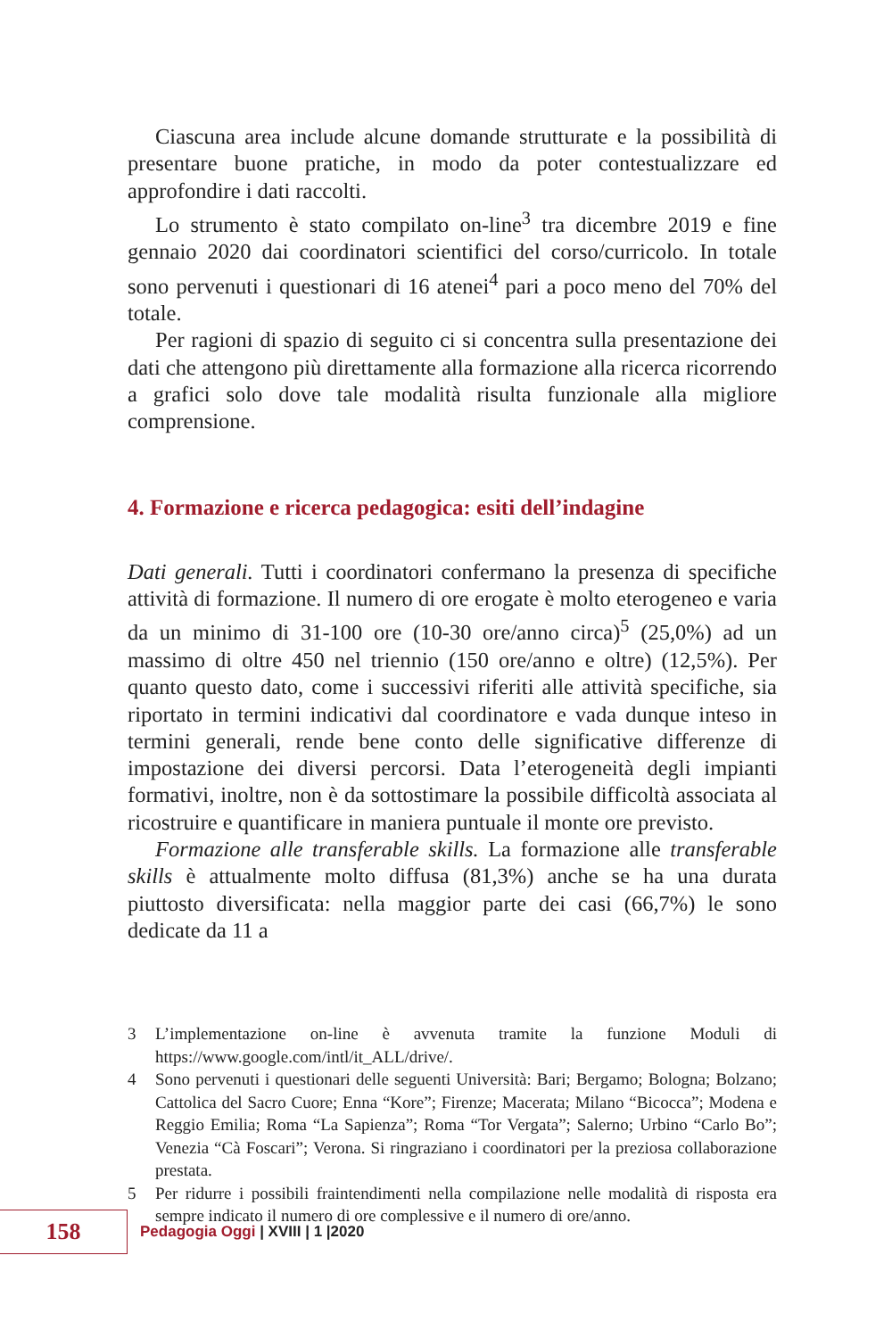Ciascuna area include alcune domande strutturate e la possibilità di presentare buone pratiche, in modo da poter contestualizzare ed approfondire i dati raccolti.
Lo strumento è stato compilato on-line<sup>3</sup> tra dicembre 2019 e fine gennaio 2020 dai coordinatori scientifici del corso/curricolo. In totale sono pervenuti i questionari di 16 atenei<sup>4</sup> pari a poco meno del 70% del totale.
Per ragioni di spazio di seguito ci si concentra sulla presentazione dei dati che attengono più direttamente alla formazione alla ricerca ricorrendo a grafici solo dove tale modalità risulta funzionale alla migliore comprensione.
4. Formazione e ricerca pedagogica: esiti dell’indagine
Dati generali. Tutti i coordinatori confermano la presenza di specifiche attività di formazione. Il numero di ore erogate è molto eterogeneo e varia da un minimo di 31-100 ore (10-30 ore/anno circa)<sup>5</sup> (25,0%) ad un massimo di oltre 450 nel triennio (150 ore/anno e oltre) (12,5%). Per quanto questo dato, come i successivi riferiti alle attività specifiche, sia riportato in termini indicativi dal coordinatore e vada dunque inteso in termini generali, rende bene conto delle significative differenze di impostazione dei diversi percorsi. Data l’eterogeneità degli impianti formativi, inoltre, non è da sottostimare la possibile difficoltà associata al ricostruire e quantificare in maniera puntuale il monte ore previsto.
Formazione alle transferable skills. La formazione alle transferable skills è attualmente molto diffusa (81,3%) anche se ha una durata piuttosto diversificata: nella maggior parte dei casi (66,7%) le sono dedicate da 11 a
3 L’implementazione on-line è avvenuta tramite la funzione Moduli di https://www.google.com/intl/it_ALL/drive/.
4 Sono pervenuti i questionari delle seguenti Università: Bari; Bergamo; Bologna; Bolzano; Cattolica del Sacro Cuore; Enna “Kore”; Firenze; Macerata; Milano “Bicocca”; Modena e Reggio Emilia; Roma “La Sapienza”; Roma “Tor Vergata”; Salerno; Urbino “Carlo Bo”; Venezia “Cà Foscari”; Verona. Si ringraziano i coordinatori per la preziosa collaborazione prestata.
5 Per ridurre i possibili fraintendimenti nella compilazione nelle modalità di risposta era sempre indicato il numero di ore complessive e il numero di ore/anno.
158
Pedagogia Oggi | XVIII | 1 |2020